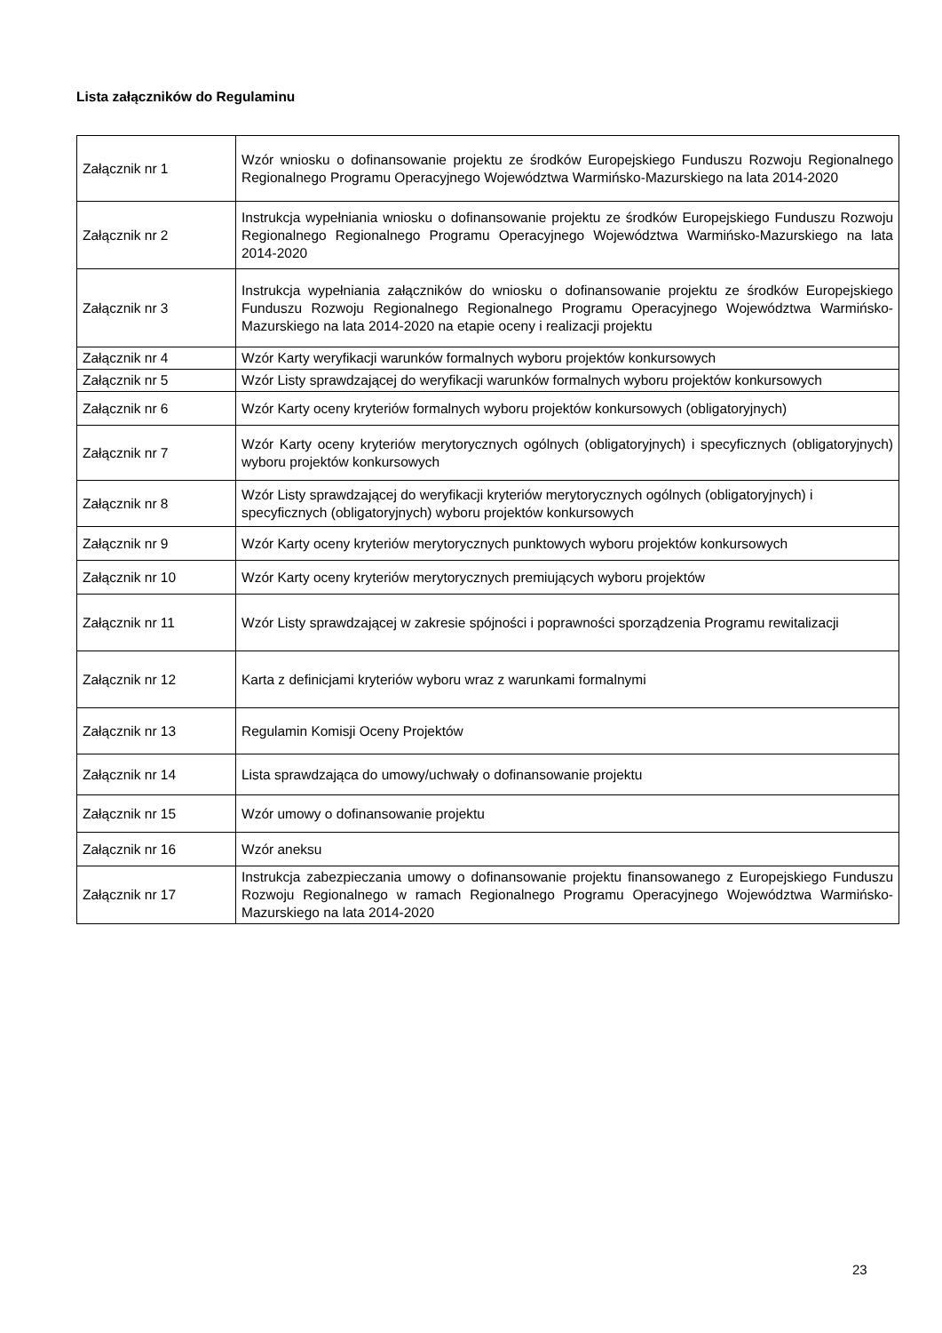Lista załączników do Regulaminu
| Załącznik nr 1 | Wzór wniosku o dofinansowanie projektu ze środków Europejskiego Funduszu Rozwoju Regionalnego Regionalnego Programu Operacyjnego Województwa Warmińsko-Mazurskiego na lata 2014-2020 |
| Załącznik nr 2 | Instrukcja wypełniania wniosku o dofinansowanie projektu ze środków Europejskiego Funduszu Rozwoju Regionalnego Regionalnego Programu Operacyjnego Województwa Warmińsko-Mazurskiego na lata 2014-2020 |
| Załącznik nr 3 | Instrukcja wypełniania załączników do wniosku o dofinansowanie projektu ze środków Europejskiego Funduszu Rozwoju Regionalnego Regionalnego Programu Operacyjnego Województwa Warmińsko-Mazurskiego na lata 2014-2020 na etapie oceny i realizacji projektu |
| Załącznik nr 4 | Wzór Karty weryfikacji warunków formalnych wyboru projektów konkursowych |
| Załącznik nr 5 | Wzór Listy sprawdzającej do weryfikacji warunków formalnych wyboru projektów konkursowych |
| Załącznik nr 6 | Wzór Karty oceny kryteriów formalnych wyboru projektów konkursowych (obligatoryjnych) |
| Załącznik nr 7 | Wzór Karty oceny kryteriów merytorycznych ogólnych (obligatoryjnych) i specyficznych (obligatoryjnych) wyboru projektów konkursowych |
| Załącznik nr 8 | Wzór Listy sprawdzającej do weryfikacji kryteriów merytorycznych ogólnych (obligatoryjnych) i specyficznych (obligatoryjnych) wyboru projektów konkursowych |
| Załącznik nr 9 | Wzór Karty oceny kryteriów merytorycznych punktowych wyboru projektów konkursowych |
| Załącznik nr 10 | Wzór Karty oceny kryteriów merytorycznych premiujących wyboru projektów |
| Załącznik nr 11 | Wzór Listy sprawdzającej w zakresie spójności i poprawności sporządzenia Programu rewitalizacji |
| Załącznik nr 12 | Karta z definicjami kryteriów wyboru wraz z warunkami formalnymi |
| Załącznik nr 13 | Regulamin Komisji Oceny Projektów |
| Załącznik nr 14 | Lista sprawdzająca do umowy/uchwały o dofinansowanie projektu |
| Załącznik nr 15 | Wzór umowy o dofinansowanie projektu |
| Załącznik nr 16 | Wzór aneksu |
| Załącznik nr 17 | Instrukcja zabezpieczania umowy o dofinansowanie projektu finansowanego z Europejskiego Funduszu Rozwoju Regionalnego w ramach Regionalnego Programu Operacyjnego Województwa Warmińsko-Mazurskiego na lata 2014-2020 |
23